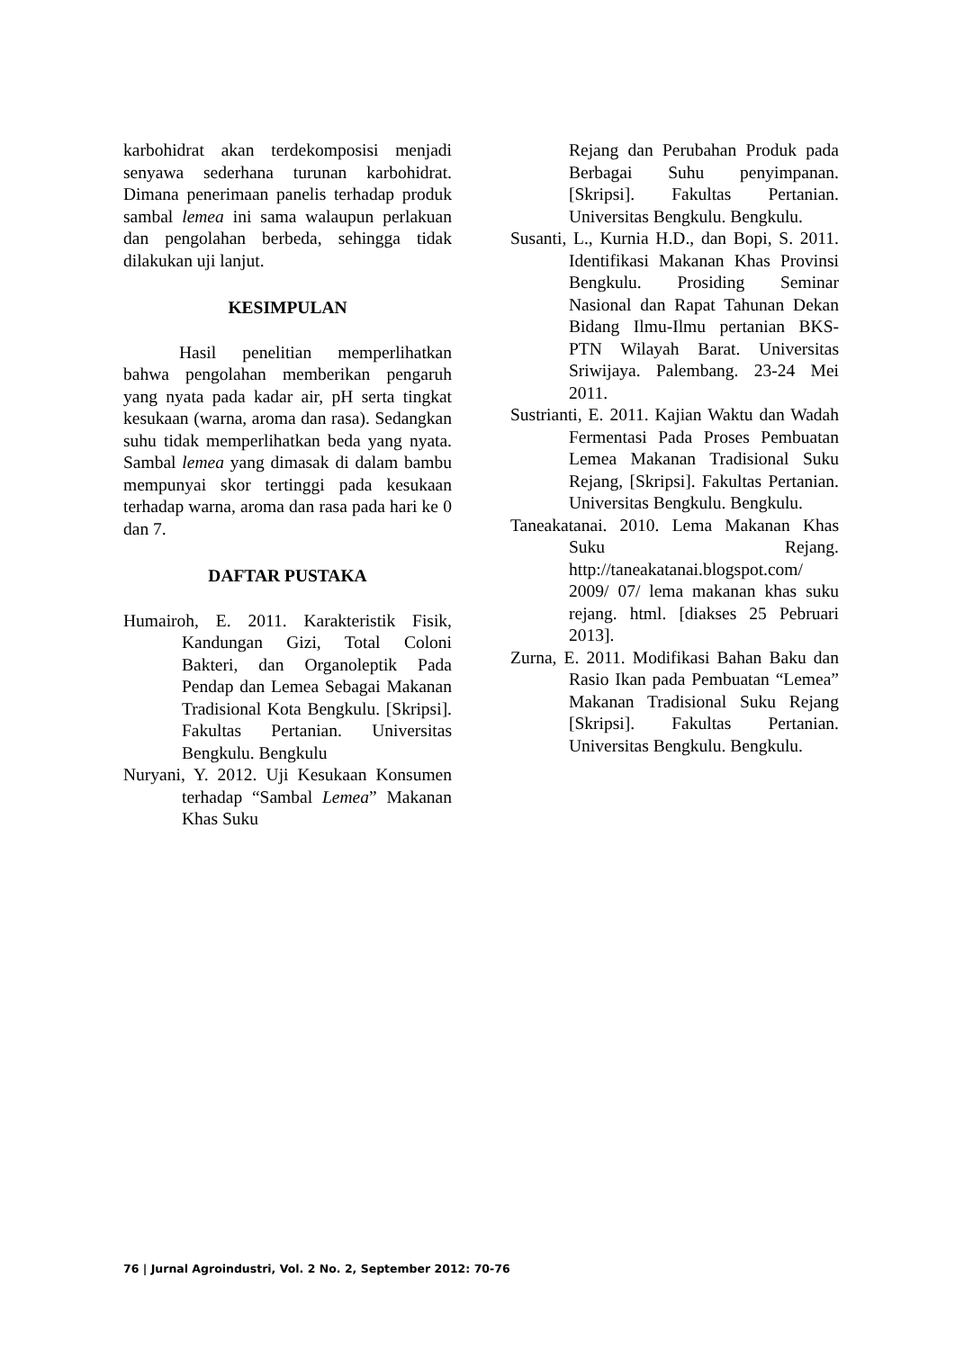karbohidrat akan terdekomposisi menjadi senyawa sederhana turunan karbohidrat. Dimana penerimaan panelis terhadap produk sambal lemea ini sama walaupun perlakuan dan pengolahan berbeda, sehingga tidak dilakukan uji lanjut.
KESIMPULAN
Hasil penelitian memperlihatkan bahwa pengolahan memberikan pengaruh yang nyata pada kadar air, pH serta tingkat kesukaan (warna, aroma dan rasa). Sedangkan suhu tidak memperlihatkan beda yang nyata. Sambal lemea yang dimasak di dalam bambu mempunyai skor tertinggi pada kesukaan terhadap warna, aroma dan rasa pada hari ke 0 dan 7.
DAFTAR PUSTAKA
Humairoh, E. 2011. Karakteristik Fisik, Kandungan Gizi, Total Coloni Bakteri, dan Organoleptik Pada Pendap dan Lemea Sebagai Makanan Tradisional Kota Bengkulu. [Skripsi]. Fakultas Pertanian. Universitas Bengkulu. Bengkulu
Nuryani, Y. 2012. Uji Kesukaan Konsumen terhadap “Sambal Lemea” Makanan Khas Suku
Rejang dan Perubahan Produk pada Berbagai Suhu penyimpanan. [Skripsi]. Fakultas Pertanian. Universitas Bengkulu. Bengkulu.
Susanti, L., Kurnia H.D., dan Bopi, S. 2011. Identifikasi Makanan Khas Provinsi Bengkulu. Prosiding Seminar Nasional dan Rapat Tahunan Dekan Bidang Ilmu-Ilmu pertanian BKS-PTN Wilayah Barat. Universitas Sriwijaya. Palembang. 23-24 Mei 2011.
Sustrianti, E. 2011. Kajian Waktu dan Wadah Fermentasi Pada Proses Pembuatan Lemea Makanan Tradisional Suku Rejang, [Skripsi]. Fakultas Pertanian. Universitas Bengkulu. Bengkulu.
Taneakatanai. 2010. Lema Makanan Khas Suku Rejang. http://taneakatanai.blogspot.com/ 2009/ 07/ lema makanan khas suku rejang. html. [diakses 25 Pebruari 2013].
Zurna, E. 2011. Modifikasi Bahan Baku dan Rasio Ikan pada Pembuatan “Lemea” Makanan Tradisional Suku Rejang [Skripsi]. Fakultas Pertanian. Universitas Bengkulu. Bengkulu.
76 | Jurnal Agroindustri, Vol. 2 No. 2, September 2012: 70-76